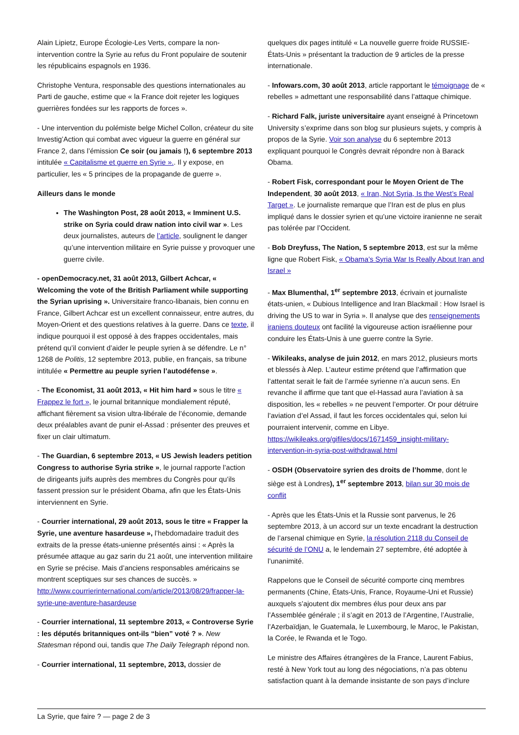Alain Lipietz, Europe Écologie-Les Verts, compare la non-intervention contre la Syrie au refus du Front populaire de soutenir les républicains espagnols en 1936.
Christophe Ventura, responsable des questions internationales au Parti de gauche, estime que « la France doit rejeter les logiques guerrières fondées sur les rapports de forces ».
- Une intervention du polémiste belge Michel Collon, créateur du site Investig’Action qui combat avec vigueur la guerre en général sur France 2, dans l’émission Ce soir (ou jamais !), 6 septembre 2013 intitulée « Capitalisme et guerre en Syrie ».. Il y expose, en particulier, les « 5 principes de la propagande de guerre ».
Ailleurs dans le monde
The Washington Post, 28 août 2013, « Imminent U.S. strike on Syria could draw nation into civil war ». Les deux journalistes, auteurs de l’article, soulignent le danger qu’une intervention militaire en Syrie puisse y provoquer une guerre civile.
- openDemocracy.net, 31 août 2013, Gilbert Achcar, « Welcoming the vote of the British Parliament while supporting the Syrian uprising ». Universitaire franco-libanais, bien connu en France, Gilbert Achcar est un excellent connaisseur, entre autres, du Moyen-Orient et des questions relatives à la guerre. Dans ce texte, il indique pourquoi il est opposé à des frappes occidentales, mais prétend qu’il convient d’aider le peuple syrien à se défendre. Le n° 1268 de Politis, 12 septembre 2013, publie, en français, sa tribune intitulée « Permettre au peuple syrien l’autodéfense ».
- The Economist, 31 août 2013, « Hit him hard » sous le titre « Frappez le fort », le journal britannique mondialement réputé, affichant fièrement sa vision ultra-libérale de l’économie, demande deux préalables avant de punir el-Assad : présenter des preuves et fixer un clair ultimatum.
- The Guardian, 6 septembre 2013, « US Jewish leaders petition Congress to authorise Syria strike », le journal rapporte l’action de dirigeants juifs auprès des membres du Congrès pour qu’ils fassent pression sur le président Obama, afin que les États-Unis interviennent en Syrie.
- Courrier international, 29 août 2013, sous le titre « Frapper la Syrie, une aventure hasardeuse », l’hebdomadaire traduit des extraits de la presse états-unienne présentés ainsi : « Après la présumée attaque au gaz sarin du 21 août, une intervention militaire en Syrie se précise. Mais d’anciens responsables américains se montrent sceptiques sur ses chances de succès. » http://www.courrierinternational.com/article/2013/08/29/frapper-la-syrie-une-aventure-hasardeuse
- Courrier international, 11 septembre 2013, « Controverse Syrie : les députés britanniques ont-ils “bien” voté ? ». New Statesman répond oui, tandis que The Daily Telegraph répond non.
- Courrier international, 11 septembre, 2013, dossier de
quelques dix pages intitulé « La nouvelle guerre froide RUSSIE-États-Unis » présentant la traduction de 9 articles de la presse internationale.
- Infowars.com, 30 août 2013, article rapportant le témoignage de « rebelles » admettant une responsabilité dans l’attaque chimique.
- Richard Falk, juriste universitaire ayant enseigné à Princetown University s’exprime dans son blog sur plusieurs sujets, y compris à propos de la Syrie. Voir son analyse du 6 septembre 2013 expliquant pourquoi le Congrès devrait répondre non à Barack Obama.
- Robert Fisk, correspondant pour le Moyen Orient de The Independent, 30 août 2013, « Iran, Not Syria, Is the West’s Real Target ». Le journaliste remarque que l’Iran est de plus en plus impliqué dans le dossier syrien et qu’une victoire iranienne ne serait pas tolérée par l’Occident.
- Bob Dreyfuss, The Nation, 5 septembre 2013, est sur la même ligne que Robert Fisk, « Obama’s Syria War Is Really About Iran and Israel »
- Max Blumenthal, 1<sup>er</sup> septembre 2013, écrivain et journaliste états-unien, « Dubious Intelligence and Iran Blackmail : How Israel is driving the US to war in Syria ». Il analyse que des renseignements iraniens douteux ont facilité la vigoureuse action israélienne pour conduire les États-Unis à une guerre contre la Syrie.
- Wikileaks, analyse de juin 2012, en mars 2012, plusieurs morts et blessés à Alep. L’auteur estime prétend que l’affirmation que l’attentat serait le fait de l’armée syrienne n’a aucun sens. En revanche il affirme que tant que el-Hassad aura l’aviation à sa disposition, les « rebelles » ne peuvent l’emporter. Or pour détruire l’aviation d’el Assad, il faut les forces occidentales qui, selon lui pourraient intervenir, comme en Libye. https://wikileaks.org/gifiles/docs/1671459_insight-military-intervention-in-syria-post-withdrawal.html
- OSDH (Observatoire syrien des droits de l’homme, dont le siège est à Londres), 1<sup>er</sup> septembre 2013, bilan sur 30 mois de conflit
- Après que les États-Unis et la Russie sont parvenus, le 26 septembre 2013, à un accord sur un texte encadrant la destruction de l’arsenal chimique en Syrie, la résolution 2118 du Conseil de sécurité de l’ONU a, le lendemain 27 septembre, été adoptée à l’unanimité.
Rappelons que le Conseil de sécurité comporte cinq membres permanents (Chine, États-Unis, France, Royaume-Uni et Russie) auxquels s’ajoutent dix membres élus pour deux ans par l’Assemblée générale ; il s’agit en 2013 de l’Argentine, l’Australie, l’Azerbaïdjan, le Guatemala, le Luxembourg, le Maroc, le Pakistan, la Corée, le Rwanda et le Togo.
Le ministre des Affaires étrangères de la France, Laurent Fabius, resté à New York tout au long des négociations, n’a pas obtenu satisfaction quant à la demande insistante de son pays d’inclure
La Syrie, que faire ? — page 2 de 3